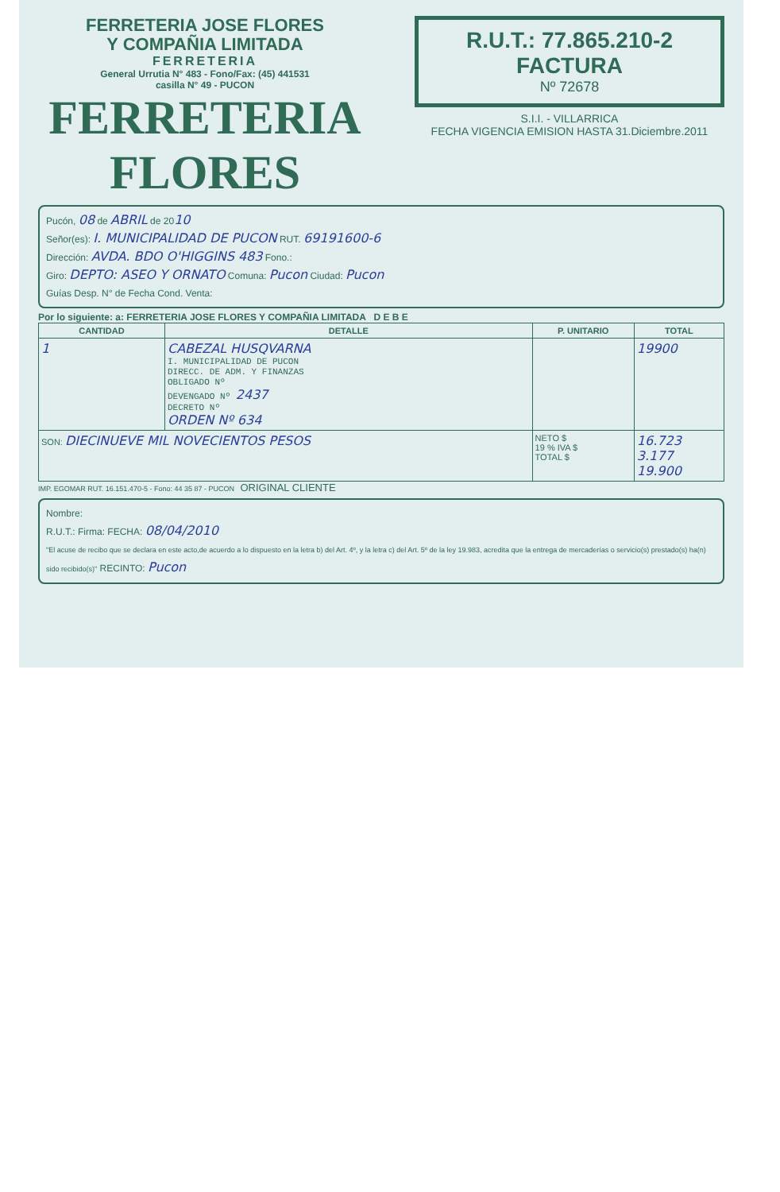FERRETERIA JOSE FLORES
Y COMPAÑIA LIMITADA
FERRETERIA
General Urrutia N° 483 - Fono/Fax: (45) 441531
casilla N° 49 - PUCON
FERRETERIA FLORES
R.U.T.: 77.865.210-2
FACTURA
Nº 72678
S.I.I. - VILLARRICA
FECHA VIGENCIA EMISION HASTA 31.Diciembre.2011
Pucón, 08 de ABRIL de 2010
Señor(es): I. MUNICIPALIDAD DE PUCON RUT. 69191600-6
Dirección: AVDA. BDO O'HIGGINS 483 Fono.:
Giro: DEPTO: ASEO Y ORNATO Comuna: Pucon Ciudad: Pucon
Guías Desp. N° de Fecha Cond. Venta:
Por lo siguiente: a: FERRETERIA JOSE FLORES Y COMPAÑIA LIMITADA D E B E
| CANTIDAD | DETALLE | P. UNITARIO | TOTAL |
| --- | --- | --- | --- |
| 1 | CABEZAL HUSQVARNA I. MUNICIPALIDAD DE PUCON DIRECC. DE ADM. Y FINANZAS OBLIGADO Nº DEVENGADO Nº 2437 DECRETO Nº ORDEN Nº 634 | | 19900 |
| SON: DIECINUEVE MIL NOVECIENTOS PESOS | | NETO $ 19 % IVA $ TOTAL $ | 16.723 3.177 19.900 |
IMP. EGOMAR RUT. 16.151.470-5 - Fono: 44 35 87 - PUCON ORIGINAL CLIENTE
Nombre:
R.U.T.: Firma: FECHA: 08/04/2010
"El acuse de recibo que se declara en este acto,de acuerdo a lo dispuesto en la letra b) del Art. 4º, y la letra c) del Art. 5º de la ley 19.983, acredita que la entrega de mercaderías o servicio(s) prestado(s) ha(n) sido recibido(s)" RECINTO: Pucon